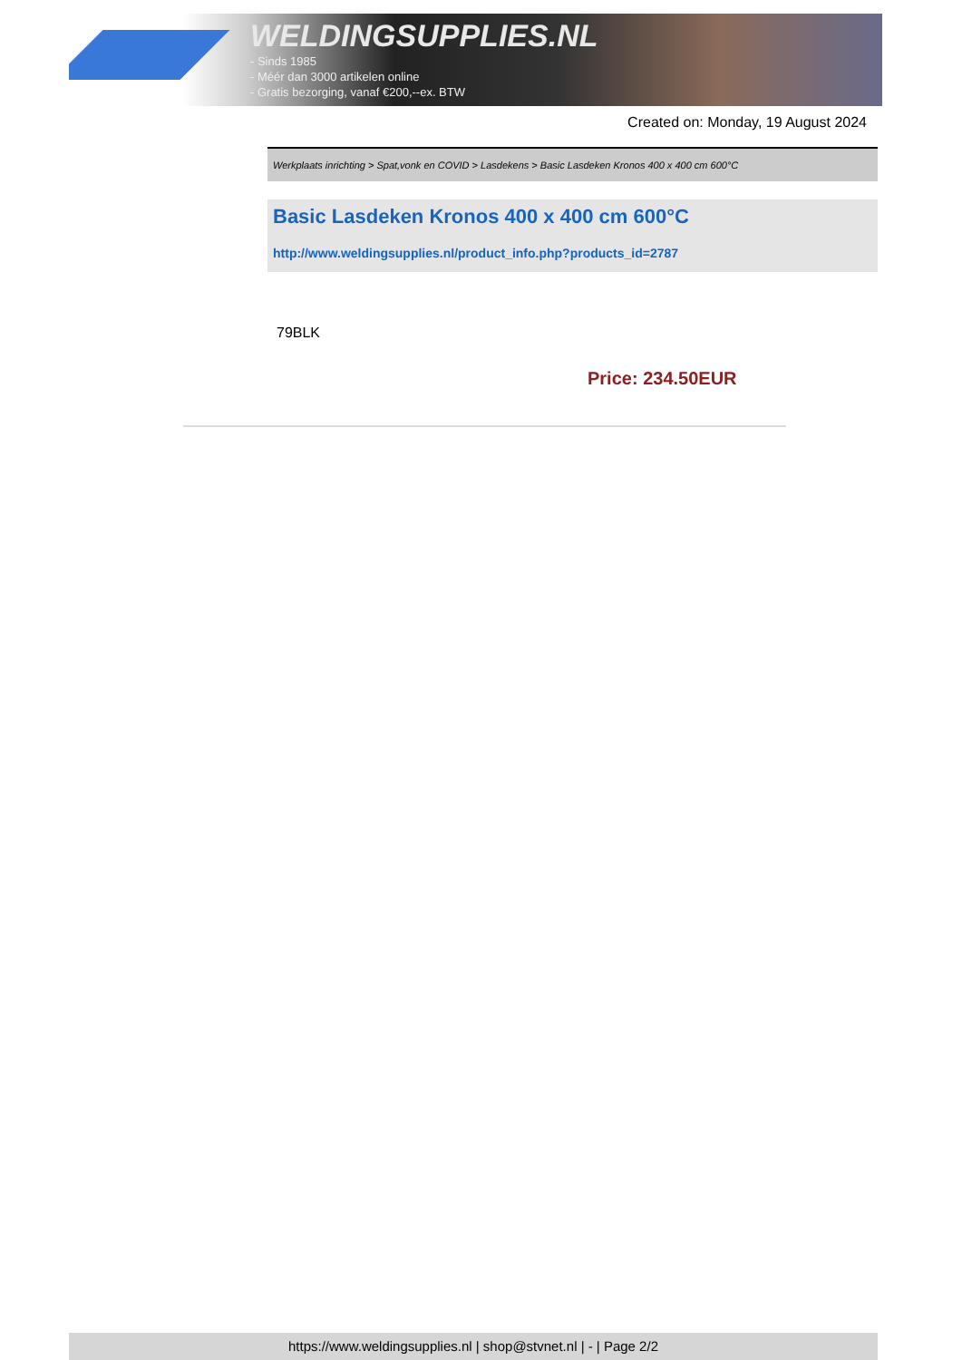WELDINGSUPPLIES.NL
- Sinds 1985
- Méér dan 3000 artikelen online
- Gratis bezorging, vanaf €200,--ex. BTW
Created on: Monday, 19 August 2024
Werkplaats inrichting > Spat,vonk en COVID > Lasdekens > Basic Lasdeken Kronos 400 x 400 cm 600°C
Basic Lasdeken Kronos 400 x 400 cm 600°C
http://www.weldingsupplies.nl/product_info.php?products_id=2787
79BLK
Price: 234.50EUR
https://www.weldingsupplies.nl | shop@stvnet.nl | - | Page 2/2